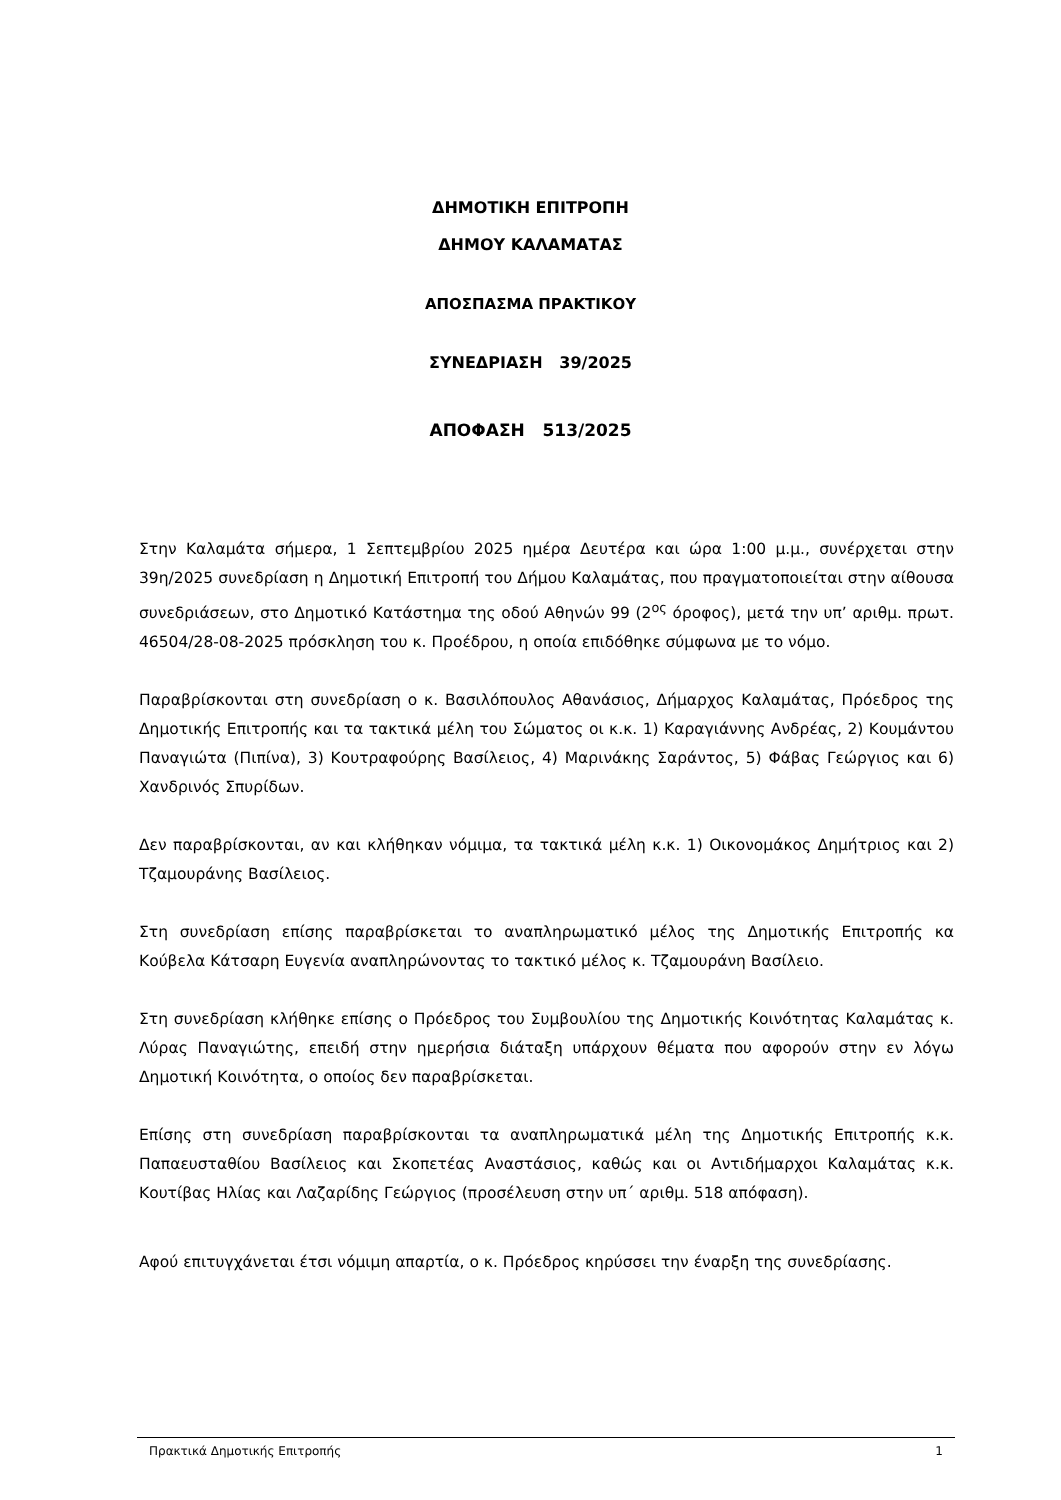ΔΗΜΟΤΙΚΗ ΕΠΙΤΡΟΠΗ
ΔΗΜΟΥ ΚΑΛΑΜΑΤΑΣ
ΑΠΟΣΠΑΣΜΑ ΠΡΑΚΤΙΚΟΥ
ΣΥΝΕΔΡΙΑΣΗ 39/2025
ΑΠΟΦΑΣΗ 513/2025
Στην Καλαμάτα σήμερα, 1 Σεπτεμβρίου 2025 ημέρα Δευτέρα και ώρα 1:00 μ.μ., συνέρχεται στην 39η/2025 συνεδρίαση η Δημοτική Επιτροπή του Δήμου Καλαμάτας, που πραγματοποιείται στην αίθουσα συνεδριάσεων, στο Δημοτικό Κατάστημα της οδού Αθηνών 99 (2<sup>ος</sup> όροφος), μετά την υπ’ αριθμ. πρωτ. 46504/28-08-2025 πρόσκληση του κ. Προέδρου, η οποία επιδόθηκε σύμφωνα με το νόμο.
Παραβρίσκονται στη συνεδρίαση ο κ. Βασιλόπουλος Αθανάσιος, Δήμαρχος Καλαμάτας, Πρόεδρος της Δημοτικής Επιτροπής και τα τακτικά μέλη του Σώματος οι κ.κ. 1) Καραγιάννης Ανδρέας, 2) Κουμάντου Παναγιώτα (Πιπίνα), 3) Κουτραφούρης Βασίλειος, 4) Μαρινάκης Σαράντος, 5) Φάβας Γεώργιος και 6) Χανδρινός Σπυρίδων.
Δεν παραβρίσκονται, αν και κλήθηκαν νόμιμα, τα τακτικά μέλη κ.κ. 1) Οικονομάκος Δημήτριος και 2) Τζαμουράνης Βασίλειος.
Στη συνεδρίαση επίσης παραβρίσκεται το αναπληρωματικό μέλος της Δημοτικής Επιτροπής κα Κούβελα Κάτσαρη Ευγενία αναπληρώνοντας το τακτικό μέλος κ. Τζαμουράνη Βασίλειο.
Στη συνεδρίαση κλήθηκε επίσης ο Πρόεδρος του Συμβουλίου της Δημοτικής Κοινότητας Καλαμάτας κ. Λύρας Παναγιώτης, επειδή στην ημερήσια διάταξη υπάρχουν θέματα που αφορούν στην εν λόγω Δημοτική Κοινότητα, ο οποίος δεν παραβρίσκεται.
Επίσης στη συνεδρίαση παραβρίσκονται τα αναπληρωματικά μέλη της Δημοτικής Επιτροπής κ.κ. Παπαευσταθίου Βασίλειος και Σκοπετέας Αναστάσιος, καθώς και οι Αντιδήμαρχοι Καλαμάτας κ.κ. Κουτίβας Ηλίας και Λαζαρίδης Γεώργιος (προσέλευση στην υπ΄ αριθμ. 518 απόφαση).
Αφού επιτυγχάνεται έτσι νόμιμη απαρτία, ο κ. Πρόεδρος κηρύσσει την έναρξη της συνεδρίασης.
Πρακτικά Δημοτικής Επιτροπής 1